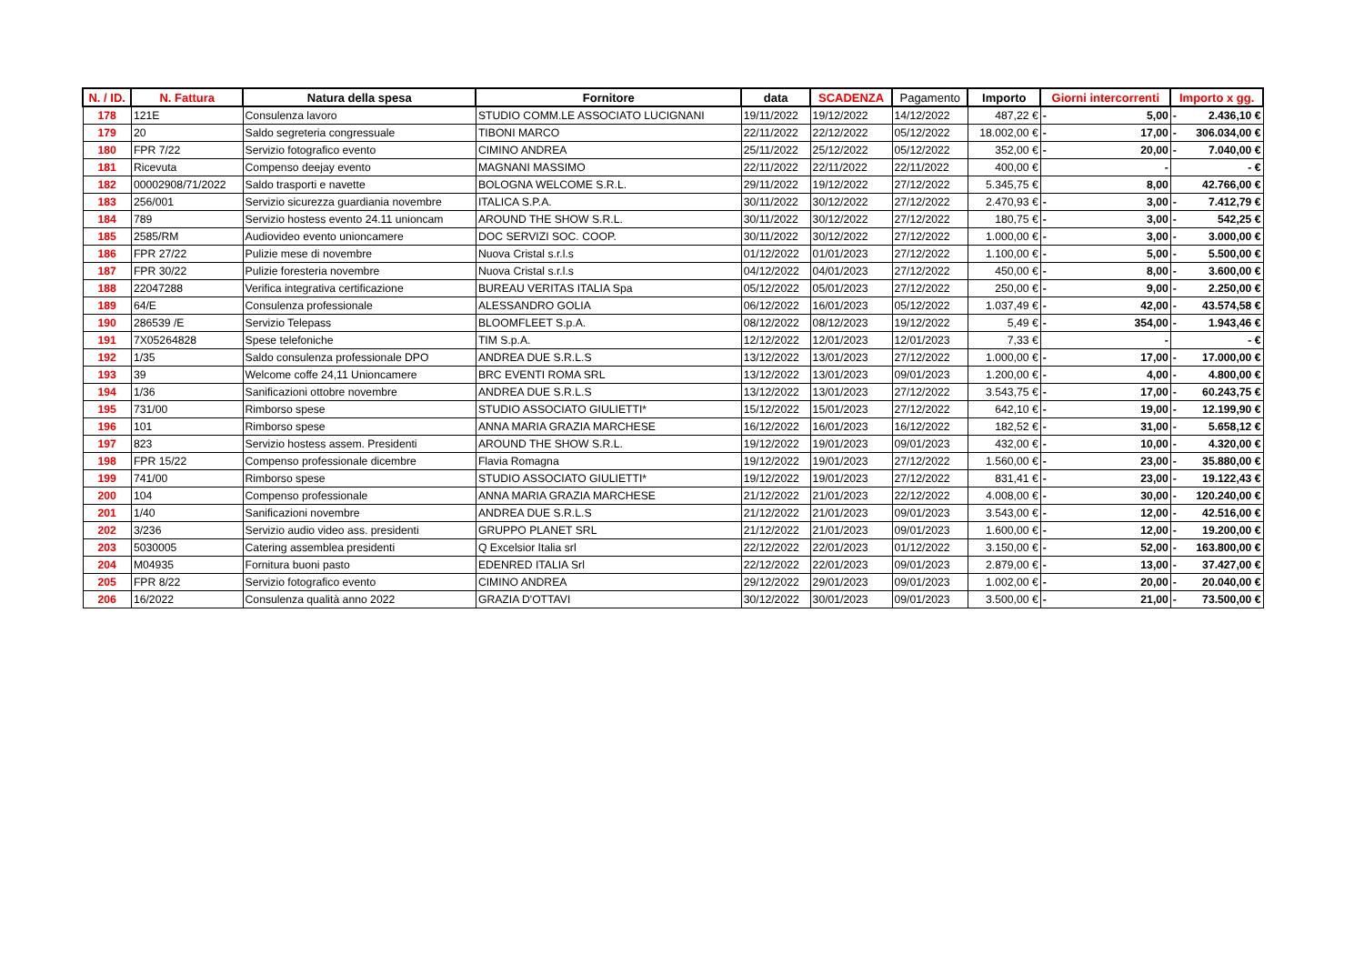| N. / ID. | N. Fattura | Natura della spesa | Fornitore | data | SCADENZA | Pagamento | Importo | Giorni intercorrenti | Importo x gg. |
| --- | --- | --- | --- | --- | --- | --- | --- | --- | --- |
| 178 | 121E | Consulenza lavoro | STUDIO COMM.LE ASSOCIATO LUCIGNANI | 19/11/2022 | 19/12/2022 | 14/12/2022 | 487,22 € | - 5,00 | - 2.436,10 € |
| 179 | 20 | Saldo segreteria congressuale | TIBONI MARCO | 22/11/2022 | 22/12/2022 | 05/12/2022 | 18.002,00 € | - 17,00 | - 306.034,00 € |
| 180 | FPR 7/22 | Servizio fotografico evento | CIMINO ANDREA | 25/11/2022 | 25/12/2022 | 05/12/2022 | 352,00 € | - 20,00 | - 7.040,00 € |
| 181 | Ricevuta | Compenso deejay evento | MAGNANI MASSIMO | 22/11/2022 | 22/11/2022 | 22/11/2022 | 400,00 € | - | - € |
| 182 | 00002908/71/2022 | Saldo trasporti e navette | BOLOGNA WELCOME S.R.L. | 29/11/2022 | 19/12/2022 | 27/12/2022 | 5.345,75 € | 8,00 | 42.766,00 € |
| 183 | 256/001 | Servizio sicurezza guardiania novembre | ITALICA S.P.A. | 30/11/2022 | 30/12/2022 | 27/12/2022 | 2.470,93 € | - 3,00 | - 7.412,79 € |
| 184 | 789 | Servizio hostess evento 24.11 unioncam | AROUND THE SHOW S.R.L. | 30/11/2022 | 30/12/2022 | 27/12/2022 | 180,75 € | - 3,00 | - 542,25 € |
| 185 | 2585/RM | Audiovideo evento unioncamere | DOC SERVIZI SOC. COOP. | 30/11/2022 | 30/12/2022 | 27/12/2022 | 1.000,00 € | - 3,00 | - 3.000,00 € |
| 186 | FPR 27/22 | Pulizie mese di novembre | Nuova Cristal s.r.l.s | 01/12/2022 | 01/01/2023 | 27/12/2022 | 1.100,00 € | - 5,00 | - 5.500,00 € |
| 187 | FPR 30/22 | Pulizie foresteria novembre | Nuova Cristal s.r.l.s | 04/12/2022 | 04/01/2023 | 27/12/2022 | 450,00 € | - 8,00 | - 3.600,00 € |
| 188 | 22047288 | Verifica integrativa certificazione | BUREAU VERITAS ITALIA Spa | 05/12/2022 | 05/01/2023 | 27/12/2022 | 250,00 € | - 9,00 | - 2.250,00 € |
| 189 | 64/E | Consulenza professionale | ALESSANDRO GOLIA | 06/12/2022 | 16/01/2023 | 05/12/2022 | 1.037,49 € | - 42,00 | - 43.574,58 € |
| 190 | 286539 /E | Servizio Telepass | BLOOMFLEET S.p.A. | 08/12/2022 | 08/12/2023 | 19/12/2022 | 5,49 € | - 354,00 | - 1.943,46 € |
| 191 | 7X05264828 | Spese telefoniche | TIM S.p.A. | 12/12/2022 | 12/01/2023 | 12/01/2023 | 7,33 € | - | - € |
| 192 | 1/35 | Saldo consulenza professionale DPO | ANDREA DUE S.R.L.S | 13/12/2022 | 13/01/2023 | 27/12/2022 | 1.000,00 € | - 17,00 | - 17.000,00 € |
| 193 | 39 | Welcome coffe 24,11 Unioncamere | BRC EVENTI ROMA SRL | 13/12/2022 | 13/01/2023 | 09/01/2023 | 1.200,00 € | - 4,00 | - 4.800,00 € |
| 194 | 1/36 | Sanificazioni ottobre novembre | ANDREA DUE S.R.L.S | 13/12/2022 | 13/01/2023 | 27/12/2022 | 3.543,75 € | - 17,00 | - 60.243,75 € |
| 195 | 731/00 | Rimborso spese | STUDIO ASSOCIATO GIULIETTI* | 15/12/2022 | 15/01/2023 | 27/12/2022 | 642,10 € | - 19,00 | - 12.199,90 € |
| 196 | 101 | Rimborso spese | ANNA MARIA GRAZIA MARCHESE | 16/12/2022 | 16/01/2023 | 16/12/2022 | 182,52 € | - 31,00 | - 5.658,12 € |
| 197 | 823 | Servizio hostess assem. Presidenti | AROUND THE SHOW S.R.L. | 19/12/2022 | 19/01/2023 | 09/01/2023 | 432,00 € | - 10,00 | - 4.320,00 € |
| 198 | FPR 15/22 | Compenso professionale dicembre | Flavia Romagna | 19/12/2022 | 19/01/2023 | 27/12/2022 | 1.560,00 € | - 23,00 | - 35.880,00 € |
| 199 | 741/00 | Rimborso spese | STUDIO ASSOCIATO GIULIETTI* | 19/12/2022 | 19/01/2023 | 27/12/2022 | 831,41 € | - 23,00 | - 19.122,43 € |
| 200 | 104 | Compenso professionale | ANNA MARIA GRAZIA MARCHESE | 21/12/2022 | 21/01/2023 | 22/12/2022 | 4.008,00 € | - 30,00 | - 120.240,00 € |
| 201 | 1/40 | Sanificazioni novembre | ANDREA DUE S.R.L.S | 21/12/2022 | 21/01/2023 | 09/01/2023 | 3.543,00 € | - 12,00 | - 42.516,00 € |
| 202 | 3/236 | Servizio audio video ass. presidenti | GRUPPO PLANET SRL | 21/12/2022 | 21/01/2023 | 09/01/2023 | 1.600,00 € | - 12,00 | - 19.200,00 € |
| 203 | 5030005 | Catering assemblea presidenti | Q Excelsior Italia srl | 22/12/2022 | 22/01/2023 | 01/12/2022 | 3.150,00 € | - 52,00 | - 163.800,00 € |
| 204 | M04935 | Fornitura buoni pasto | EDENRED ITALIA Srl | 22/12/2022 | 22/01/2023 | 09/01/2023 | 2.879,00 € | - 13,00 | - 37.427,00 € |
| 205 | FPR 8/22 | Servizio fotografico evento | CIMINO ANDREA | 29/12/2022 | 29/01/2023 | 09/01/2023 | 1.002,00 € | - 20,00 | - 20.040,00 € |
| 206 | 16/2022 | Consulenza qualità anno 2022 | GRAZIA D'OTTAVI | 30/12/2022 | 30/01/2023 | 09/01/2023 | 3.500,00 € | - 21,00 | - 73.500,00 € |